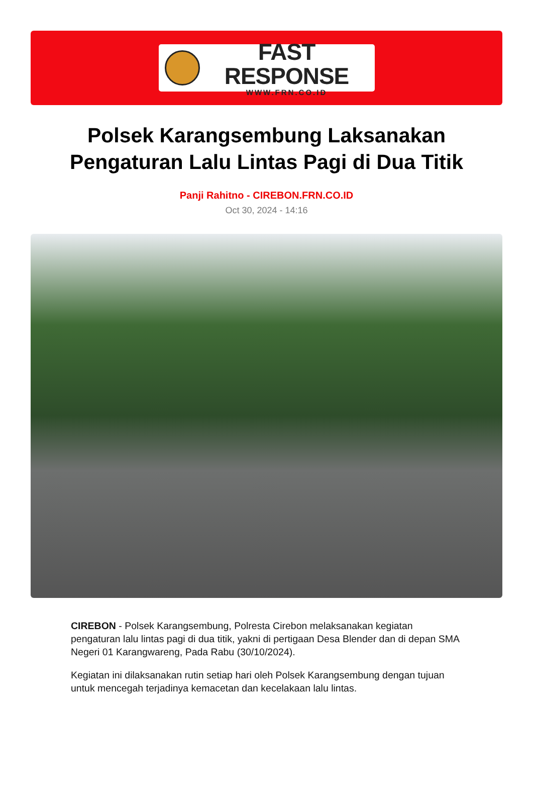FAST RESPONSE
WWW.FRN.CO.ID
Polsek Karangsembung Laksanakan Pengaturan Lalu Lintas Pagi di Dua Titik
Panji Rahitno - CIREBON.FRN.CO.ID
Oct 30, 2024 - 14:16
CIREBON - Polsek Karangsembung, Polresta Cirebon melaksanakan kegiatan pengaturan lalu lintas pagi di dua titik, yakni di pertigaan Desa Blender dan di depan SMA Negeri 01 Karangwareng, Pada Rabu (30/10/2024).
Kegiatan ini dilaksanakan rutin setiap hari oleh Polsek Karangsembung dengan tujuan untuk mencegah terjadinya kemacetan dan kecelakaan lalu lintas.